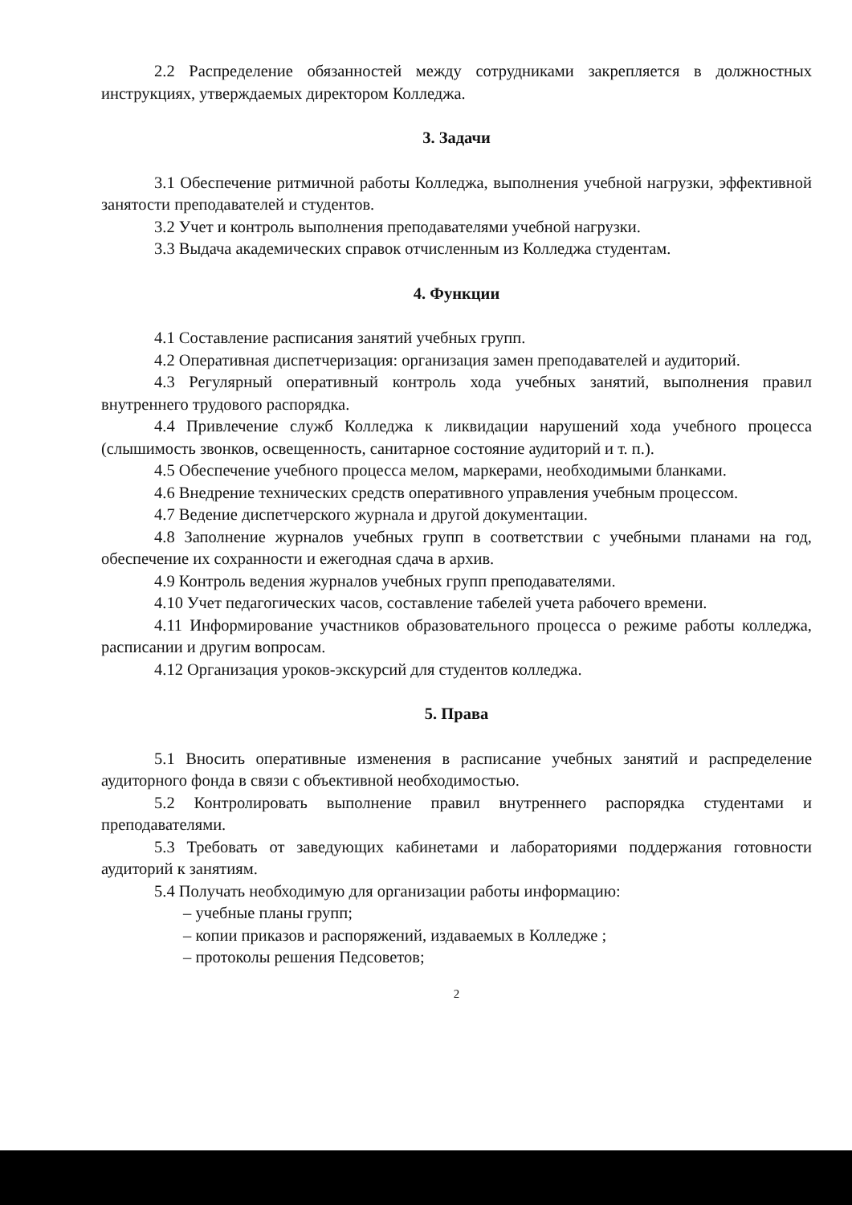2.2 Распределение обязанностей между сотрудниками закрепляется в должностных инструкциях, утверждаемых директором Колледжа.
3. Задачи
3.1 Обеспечение ритмичной работы Колледжа, выполнения учебной нагрузки, эффективной занятости преподавателей и студентов.
3.2 Учет и контроль выполнения преподавателями учебной нагрузки.
3.3 Выдача академических справок отчисленным из Колледжа студентам.
4. Функции
4.1 Составление расписания занятий учебных групп.
4.2 Оперативная диспетчеризация: организация замен преподавателей и аудиторий.
4.3 Регулярный оперативный контроль хода учебных занятий, выполнения правил внутреннего трудового распорядка.
4.4 Привлечение служб Колледжа к ликвидации нарушений хода учебного процесса (слышимость звонков, освещенность, санитарное состояние аудиторий и т. п.).
4.5 Обеспечение учебного процесса мелом, маркерами, необходимыми бланками.
4.6 Внедрение технических средств оперативного управления учебным процессом.
4.7 Ведение диспетчерского журнала и другой документации.
4.8 Заполнение журналов учебных групп в соответствии с учебными планами на год, обеспечение их сохранности и ежегодная сдача в архив.
4.9 Контроль ведения журналов учебных групп преподавателями.
4.10 Учет педагогических часов, составление табелей учета рабочего времени.
4.11 Информирование участников образовательного процесса о режиме работы колледжа, расписании и другим вопросам.
4.12 Организация уроков-экскурсий для студентов колледжа.
5. Права
5.1 Вносить оперативные изменения в расписание учебных занятий и распределение аудиторного фонда в связи с объективной необходимостью.
5.2 Контролировать выполнение правил внутреннего распорядка студентами и преподавателями.
5.3 Требовать от заведующих кабинетами и лабораториями поддержания готовности аудиторий к занятиям.
5.4 Получать необходимую для организации работы информацию:
– учебные планы групп;
– копии приказов и распоряжений, издаваемых в Колледже ;
– протоколы решения Педсоветов;
2